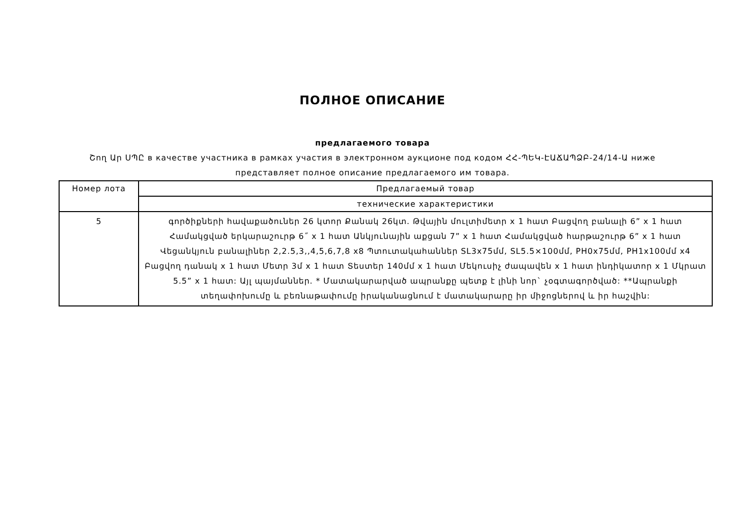ПОЛНОЕ ОПИСАНИЕ
предлагаемого товара
Շող Ար ՍՊԸ в качестве участника в рамках участия в электронном аукционе под кодом ՀՀ-ՊԵԿ-ԷԱՃԱՊՁԲ-24/14-Ա ниже представляет полное описание предлагаемого им товара.
| Номер лота | Предлагаемый товар |
| | технические характеристики |
| 5 | գործիքների հավաքածուներ 26 կտոր Քանակ 26կտ. Թվային մուլտիմետր x 1 հատ Բացվող բանալի 6” x 1 հատ Համակցված երկարաշուրթ 6˝ x 1 հատ Անկյունային աքցան 7” x 1 հատ Համակցված հարթաշուրթ 6” x 1 հատ Վեցանկյուն բանալիներ 2,2.5,3,,4,5,6,7,8 x8 Պտուտակահաններ SL3x75մմ, SL5.5×100մմ, PH0x75մմ, PH1x100մմ x4 Բացվող դանակ x 1 հատ Մետր 3մ x 1 հատ Տեստեր 140մմ x 1 հատ Մեկուսիչ ժապավեն x 1 հատ ինդիկատոր x 1 Մկրատ 5.5” x 1 հատ: Այլ պայմաններ. * Մատակարարված ապրանքը պետք է լինի նոր` չօգտագործված: **Ապրանքի տեղափոխումը և բեռնաթափումը իրականացնում է մատակարարը իր միջոցներով և իր հաշվին: |